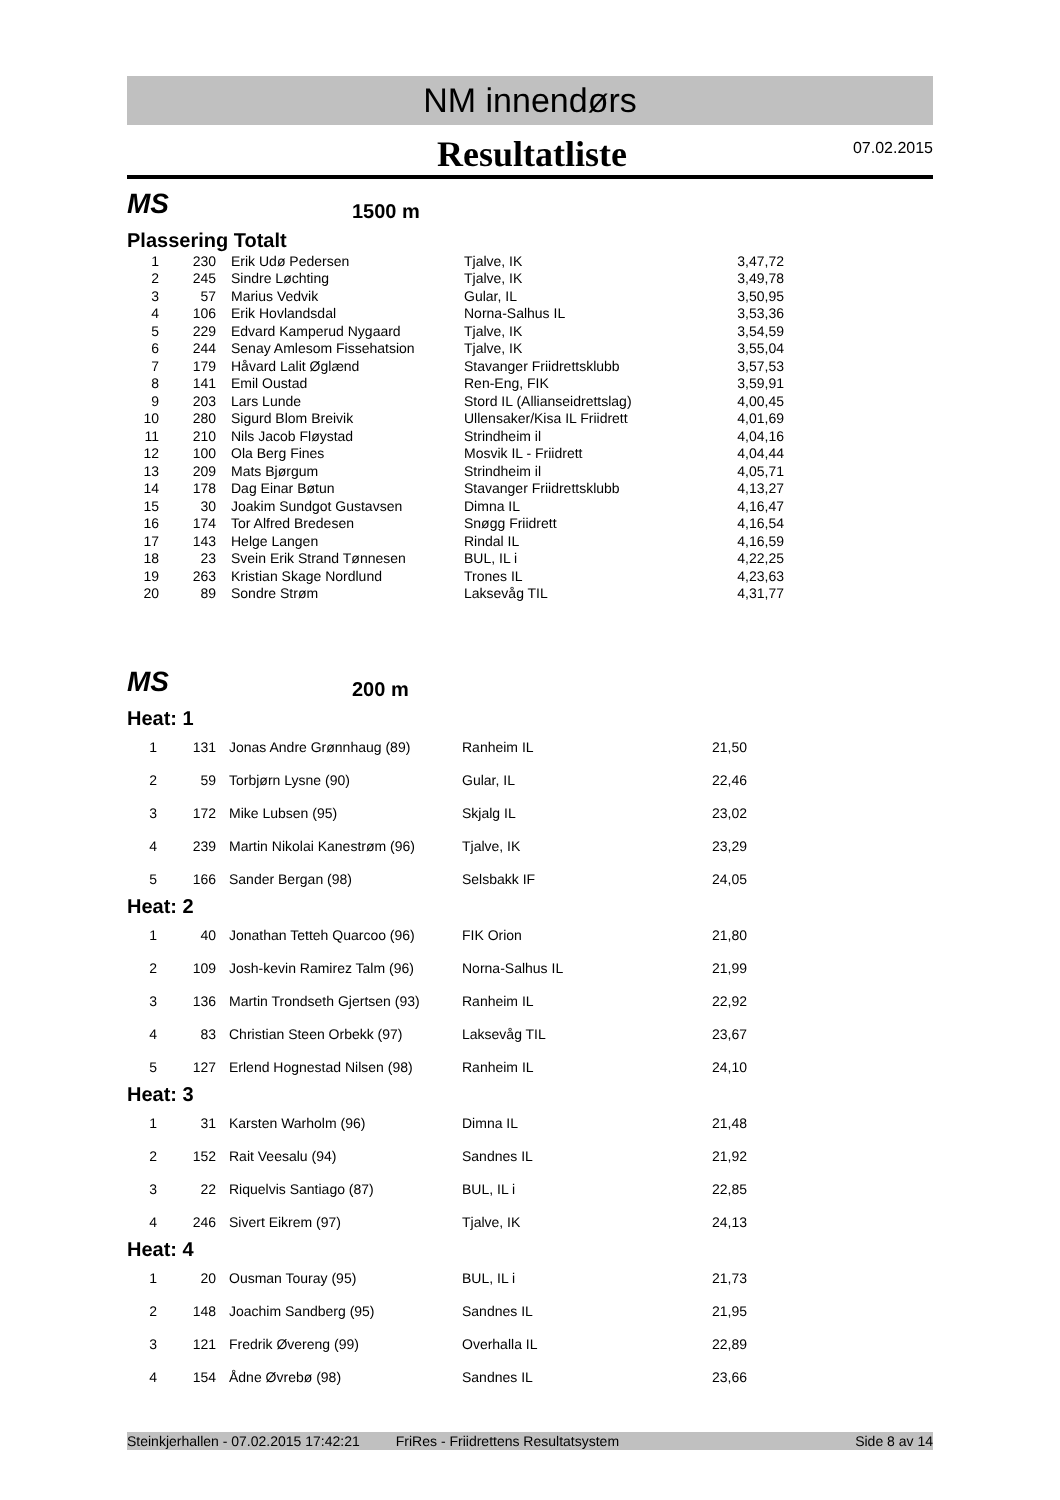NM innendørs
Resultatliste
07.02.2015
MS
1500 m
Plassering Totalt
| 1 | 230 | Erik Udø Pedersen | Tjalve, IK | 3,47,72 |
| 2 | 245 | Sindre Løchting | Tjalve, IK | 3,49,78 |
| 3 | 57 | Marius Vedvik | Gular, IL | 3,50,95 |
| 4 | 106 | Erik Hovlandsdal | Norna-Salhus IL | 3,53,36 |
| 5 | 229 | Edvard Kamperud Nygaard | Tjalve, IK | 3,54,59 |
| 6 | 244 | Senay Amlesom Fissehatsion | Tjalve, IK | 3,55,04 |
| 7 | 179 | Håvard Lalit Øglænd | Stavanger Friidrettsklubb | 3,57,53 |
| 8 | 141 | Emil Oustad | Ren-Eng, FIK | 3,59,91 |
| 9 | 203 | Lars Lunde | Stord IL (Allianseidrettslag) | 4,00,45 |
| 10 | 280 | Sigurd Blom Breivik | Ullensaker/Kisa IL Friidrett | 4,01,69 |
| 11 | 210 | Nils Jacob Fløystad | Strindheim il | 4,04,16 |
| 12 | 100 | Ola Berg Fines | Mosvik IL - Friidrett | 4,04,44 |
| 13 | 209 | Mats Bjørgum | Strindheim il | 4,05,71 |
| 14 | 178 | Dag Einar Bøtun | Stavanger Friidrettsklubb | 4,13,27 |
| 15 | 30 | Joakim Sundgot Gustavsen | Dimna IL | 4,16,47 |
| 16 | 174 | Tor Alfred Bredesen | Snøgg Friidrett | 4,16,54 |
| 17 | 143 | Helge Langen | Rindal IL | 4,16,59 |
| 18 | 23 | Svein Erik Strand Tønnesen | BUL, IL i | 4,22,25 |
| 19 | 263 | Kristian Skage Nordlund | Trones IL | 4,23,63 |
| 20 | 89 | Sondre Strøm | Laksevåg TIL | 4,31,77 |
MS
200 m
Heat: 1
| 1 | 131 | Jonas Andre Grønnhaug (89) | Ranheim IL | 21,50 |
| 2 | 59 | Torbjørn Lysne (90) | Gular, IL | 22,46 |
| 3 | 172 | Mike Lubsen (95) | Skjalg IL | 23,02 |
| 4 | 239 | Martin Nikolai Kanestrøm (96) | Tjalve, IK | 23,29 |
| 5 | 166 | Sander Bergan (98) | Selsbakk IF | 24,05 |
Heat: 2
| 1 | 40 | Jonathan Tetteh Quarcoo (96) | FIK Orion | 21,80 |
| 2 | 109 | Josh-kevin Ramirez Talm (96) | Norna-Salhus IL | 21,99 |
| 3 | 136 | Martin Trondseth Gjertsen (93) | Ranheim IL | 22,92 |
| 4 | 83 | Christian Steen Orbekk (97) | Laksevåg TIL | 23,67 |
| 5 | 127 | Erlend Hognestad Nilsen (98) | Ranheim IL | 24,10 |
Heat: 3
| 1 | 31 | Karsten Warholm (96) | Dimna IL | 21,48 |
| 2 | 152 | Rait Veesalu (94) | Sandnes IL | 21,92 |
| 3 | 22 | Riquelvis Santiago (87) | BUL, IL i | 22,85 |
| 4 | 246 | Sivert Eikrem (97) | Tjalve, IK | 24,13 |
Heat: 4
| 1 | 20 | Ousman Touray (95) | BUL, IL i | 21,73 |
| 2 | 148 | Joachim Sandberg (95) | Sandnes IL | 21,95 |
| 3 | 121 | Fredrik Øvereng (99) | Overhalla IL | 22,89 |
| 4 | 154 | Ådne Øvrebø (98) | Sandnes IL | 23,66 |
Steinkjerhallen - 07.02.2015 17:42:21 FriRes - Friidrettens Resultatsystem Side 8 av 14